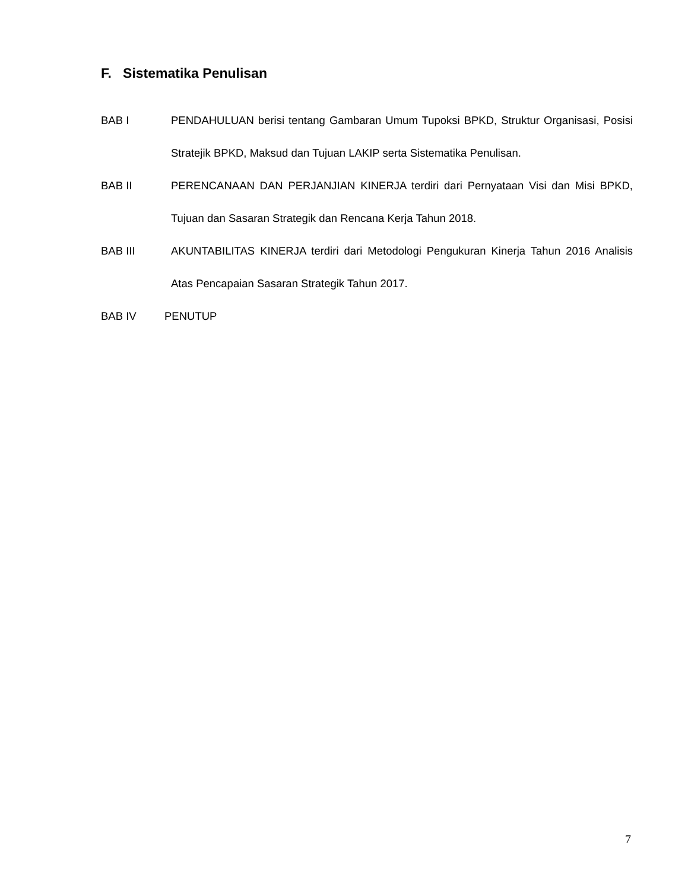F. Sistematika Penulisan
BAB I PENDAHULUAN berisi tentang Gambaran Umum Tupoksi BPKD, Struktur Organisasi, Posisi Stratejik BPKD, Maksud dan Tujuan LAKIP serta Sistematika Penulisan.
BAB II PERENCANAAN DAN PERJANJIAN KINERJA terdiri dari Pernyataan Visi dan Misi BPKD, Tujuan dan Sasaran Strategik dan Rencana Kerja Tahun 2018.
BAB III AKUNTABILITAS KINERJA terdiri dari Metodologi Pengukuran Kinerja Tahun 2016 Analisis Atas Pencapaian Sasaran Strategik Tahun 2017.
BAB IV PENUTUP
7